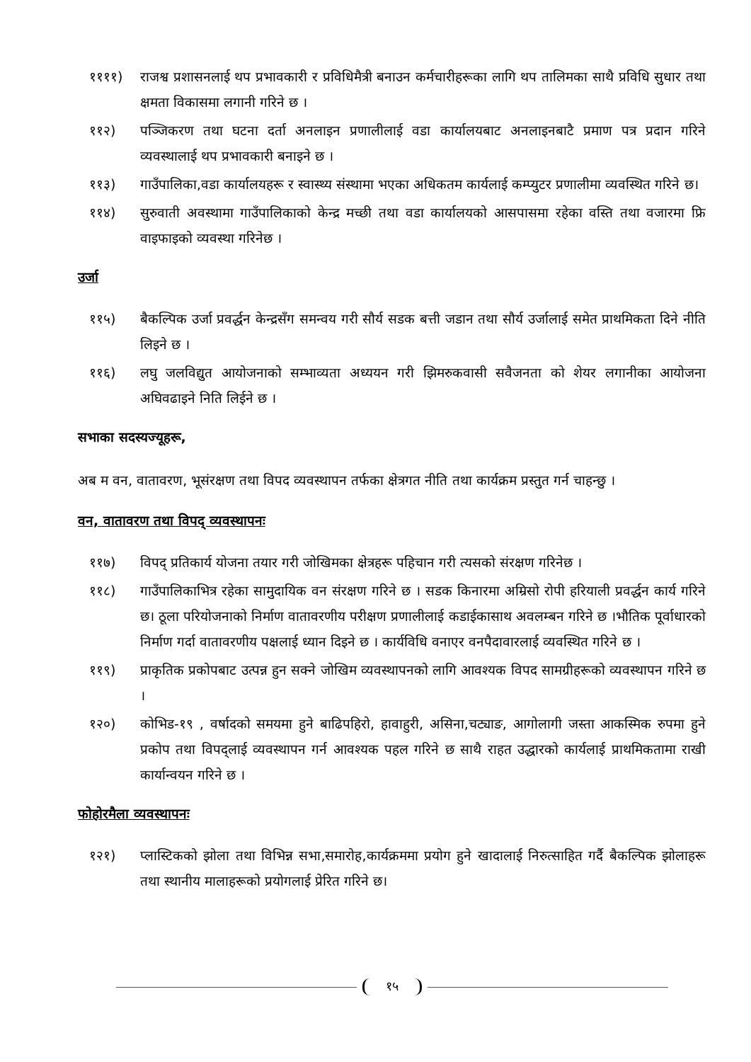११११) राजश्व प्रशासनलाई थप प्रभावकारी र प्रविधिमैत्री बनाउन कर्मचारीहरूका लागि थप तालिमका साथै प्रविधि सुधार तथा क्षमता विकासमा लगानी गरिने छ ।
११२) पञ्जिकरण तथा घटना दर्ता अनलाइन प्रणालीलाई वडा कार्यालयबाट अनलाइनबाटै प्रमाण पत्र प्रदान गरिने व्यवस्थालाई थप प्रभावकारी बनाइने छ ।
११३) गाउँपालिका,वडा कार्यालयहरू र स्वास्थ्य संस्थामा भएका अधिकतम कार्यलाई कम्प्युटर प्रणालीमा व्यवस्थित गरिने छ।
११४) सुरुवाती अवस्थामा गाउँपालिकाको केन्द्र मच्छी तथा वडा कार्यालयको आसपासमा रहेका वस्ति तथा वजारमा फ्रि वाइफाइको व्यवस्था गरिनेछ ।
उर्जा
११५) बैकल्पिक उर्जा प्रवर्द्धन केन्द्रसँग समन्वय गरी सौर्य सडक बत्ती जडान तथा सौर्य उर्जालाई समेत प्राथमिकता दिने नीति लिइने छ ।
११६) लघु जलविद्युत आयोजनाको सम्भाव्यता अध्ययन गरी झिमरुकवासी सवैजनता को शेयर लगानीका आयोजना अघिवढाइने निति लिईने छ ।
सभाका सदस्यज्यूहरू,
अब म वन, वातावरण, भूसंरक्षण तथा विपद व्यवस्थापन तर्फका क्षेत्रगत नीति तथा कार्यक्रम प्रस्तुत गर्न चाहन्छु ।
वन, वातावरण तथा विपद् व्यवस्थापनः
११७) विपद् प्रतिकार्य योजना तयार गरी जोखिमका क्षेत्रहरू पहिचान गरी त्यसको संरक्षण गरिनेछ ।
११८) गाउँपालिकाभित्र रहेका सामुदायिक वन संरक्षण गरिने छ । सडक किनारमा अम्रिसो रोपी हरियाली प्रवर्द्धन कार्य गरिने छ। ठूला परियोजनाको निर्माण वातावरणीय परीक्षण प्रणालीलाई कडाईकासाथ अवलम्बन गरिने छ ।भौतिक पूर्वाधारको निर्माण गर्दा वातावरणीय पक्षलाई ध्यान दिइने छ । कार्यविधि वनाएर वनपैदावारलाई व्यवस्थित गरिने छ ।
११९) प्राकृतिक प्रकोपबाट उत्पन्न हुन सक्ने जोखिम व्यवस्थापनको लागि आवश्यक विपद सामग्रीहरूको व्यवस्थापन गरिने छ ।
१२०) कोभिड-१९ , वर्षादको समयमा हुने बाढिपहिरो, हावाहुरी, असिना,चट्याङ, आगोलागी जस्ता आकस्मिक रुपमा हुने प्रकोप तथा विपद्लाई व्यवस्थापन गर्न आवश्यक पहल गरिने छ साथै राहत उद्धारको कार्यलाई प्राथमिकतामा राखी कार्यान्वयन गरिने छ ।
फोहोरमैला व्यवस्थापनः
१२१) प्लास्टिकको झोला तथा विभिन्न सभा,समारोह,कार्यक्रममा प्रयोग हुने खादालाई निरुत्साहित गर्दै बैकल्पिक झोलाहरू तथा स्थानीय मालाहरूको प्रयोगलाई प्रेरित गरिने छ।
१५